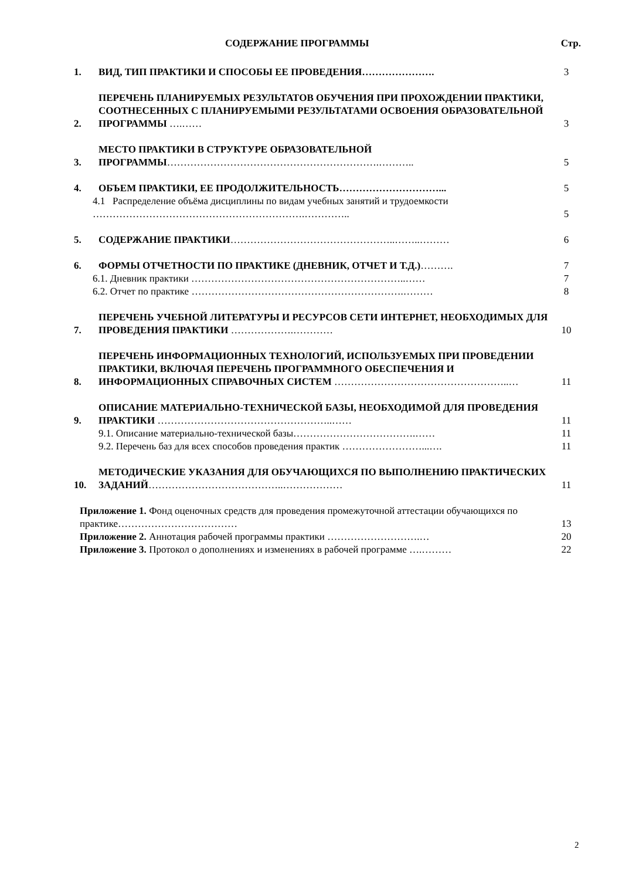СОДЕРЖАНИЕ ПРОГРАММЫ Стр.
1.
ВИД, ТИП ПРАКТИКИ И СПОСОБЫ ЕЕ ПРОВЕДЕНИЯ………………….
3
2.
ПЕРЕЧЕНЬ ПЛАНИРУЕМЫХ РЕЗУЛЬТАТОВ ОБУЧЕНИЯ ПРИ ПРОХОЖДЕНИИ ПРАКТИКИ, СООТНЕСЕННЫХ С ПЛАНИРУЕМЫМИ РЕЗУЛЬТАТАМИ ОСВОЕНИЯ ОБРАЗОВАТЕЛЬНОЙ ПРОГРАММЫ ….……
3
3.
МЕСТО ПРАКТИКИ В СТРУКТУРЕ ОБРАЗОВАТЕЛЬНОЙ ПРОГРАММЫ……………………………………………………….………..
5
4.
ОБЪЕМ ПРАКТИКИ, ЕЕ ПРОДОЛЖИТЕЛЬНОСТЬ…………………………...
5
4.1 Распределение объёма дисциплины по видам учебных занятий и трудоемкости ……………………………………………………….…………..
5
5.
СОДЕРЖАНИЕ ПРАКТИКИ…………………………………………..……..………
6
6.
ФОРМЫ ОТЧЕТНОСТИ ПО ПРАКТИКЕ (ДНЕВНИК, ОТЧЕТ И Т.Д.)……….
7
6.1. Дневник практики ………………………………………………………..……
7
6.2. Отчет по практике ……………………………………………………….………
8
7.
ПЕРЕЧЕНЬ УЧЕБНОЙ ЛИТЕРАТУРЫ И РЕСУРСОВ СЕТИ ИНТЕРНЕТ, НЕОБХОДИМЫХ ДЛЯ ПРОВЕДЕНИЯ ПРАКТИКИ ……………….…………
10
8.
ПЕРЕЧЕНЬ ИНФОРМАЦИОННЫХ ТЕХНОЛОГИЙ, ИСПОЛЬЗУЕМЫХ ПРИ ПРОВЕДЕНИИ ПРАКТИКИ, ВКЛЮЧАЯ ПЕРЕЧЕНЬ ПРОГРАММНОГО ОБЕСПЕЧЕНИЯ И ИНФОРМАЦИОННЫХ СПРАВОЧНЫХ СИСТЕМ ……………………………………………..…
11
9.
ОПИСАНИЕ МАТЕРИАЛЬНО-ТЕХНИЧЕСКОЙ БАЗЫ, НЕОБХОДИМОЙ ДЛЯ ПРОВЕДЕНИЯ ПРАКТИКИ ……………………………………………..……
11
9.1. Описание материально-технической базы……………………………….……
11
9.2. Перечень баз для всех способов проведения практик ……………………...….
11
10.
МЕТОДИЧЕСКИЕ УКАЗАНИЯ ДЛЯ ОБУЧАЮЩИХСЯ ПО ВЫПОЛНЕНИЮ ПРАКТИЧЕСКИХ ЗАДАНИЙ…………………………………..………………
11
Приложение 1. Фонд оценочных средств для проведения промежуточной аттестации обучающихся по практике………………………………
13
Приложение 2. Аннотация рабочей программы практики ……………………….…
20
Приложение 3. Протокол о дополнениях и изменениях в рабочей программе ….………
22
2